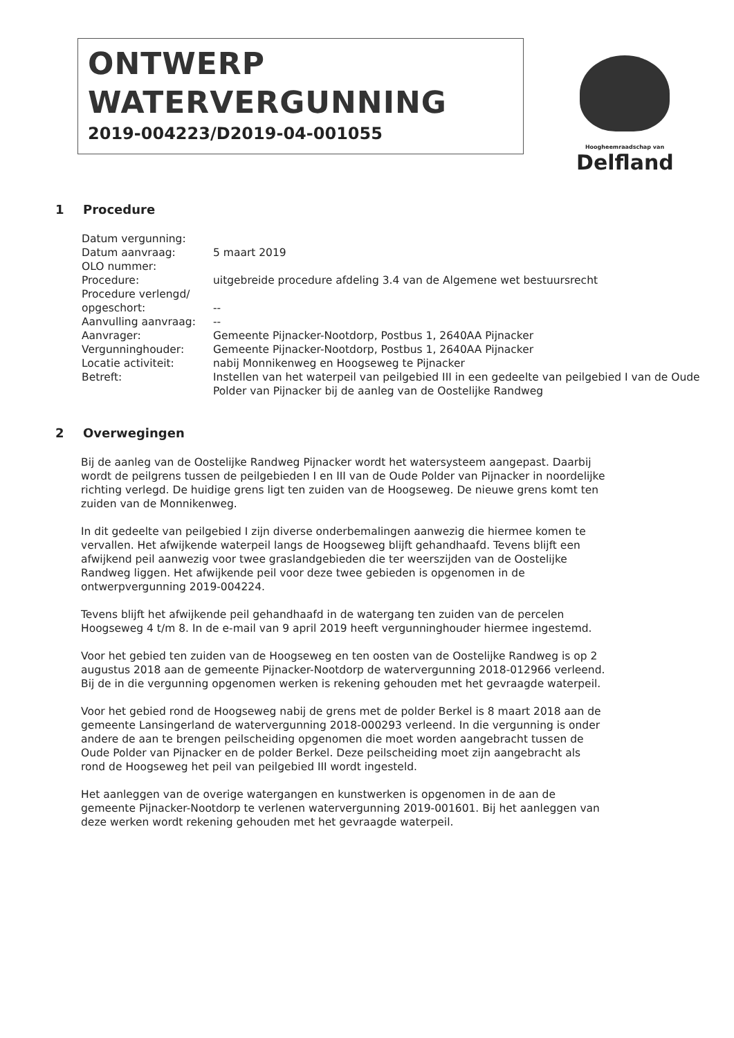ONTWERP
WATERVERGUNNING
2019-004223/D2019-04-001055
Hoogheemraadschap van
Delfland
1 Procedure
| Datum vergunning: | |
| Datum aanvraag: | 5 maart 2019 |
| OLO nummer: | |
| Procedure: | uitgebreide procedure afdeling 3.4 van de Algemene wet bestuursrecht |
| Procedure verlengd/ opgeschort: | -- |
| Aanvulling aanvraag: | -- |
| Aanvrager: | Gemeente Pijnacker-Nootdorp, Postbus 1, 2640AA Pijnacker |
| Vergunninghouder: | Gemeente Pijnacker-Nootdorp, Postbus 1, 2640AA Pijnacker |
| Locatie activiteit: | nabij Monnikenweg en Hoogseweg te Pijnacker |
| Betreft: | Instellen van het waterpeil van peilgebied III in een gedeelte van peilgebied I van de Oude Polder van Pijnacker bij de aanleg van de Oostelijke Randweg |
2 Overwegingen
Bij de aanleg van de Oostelijke Randweg Pijnacker wordt het watersysteem aangepast. Daarbij wordt de peilgrens tussen de peilgebieden I en III van de Oude Polder van Pijnacker in noordelijke richting verlegd. De huidige grens ligt ten zuiden van de Hoogseweg. De nieuwe grens komt ten zuiden van de Monnikenweg.
In dit gedeelte van peilgebied I zijn diverse onderbemalingen aanwezig die hiermee komen te vervallen. Het afwijkende waterpeil langs de Hoogseweg blijft gehandhaafd. Tevens blijft een afwijkend peil aanwezig voor twee graslandgebieden die ter weerszijden van de Oostelijke Randweg liggen. Het afwijkende peil voor deze twee gebieden is opgenomen in de ontwerpvergunning 2019-004224.
Tevens blijft het afwijkende peil gehandhaafd in de watergang ten zuiden van de percelen Hoogseweg 4 t/m 8. In de e-mail van 9 april 2019 heeft vergunninghouder hiermee ingestemd.
Voor het gebied ten zuiden van de Hoogseweg en ten oosten van de Oostelijke Randweg is op 2 augustus 2018 aan de gemeente Pijnacker-Nootdorp de watervergunning 2018-012966 verleend. Bij de in die vergunning opgenomen werken is rekening gehouden met het gevraagde waterpeil.
Voor het gebied rond de Hoogseweg nabij de grens met de polder Berkel is 8 maart 2018 aan de gemeente Lansingerland de watervergunning 2018-000293 verleend. In die vergunning is onder andere de aan te brengen peilscheiding opgenomen die moet worden aangebracht tussen de Oude Polder van Pijnacker en de polder Berkel. Deze peilscheiding moet zijn aangebracht als rond de Hoogseweg het peil van peilgebied III wordt ingesteld.
Het aanleggen van de overige watergangen en kunstwerken is opgenomen in de aan de gemeente Pijnacker-Nootdorp te verlenen watervergunning 2019-001601. Bij het aanleggen van deze werken wordt rekening gehouden met het gevraagde waterpeil.